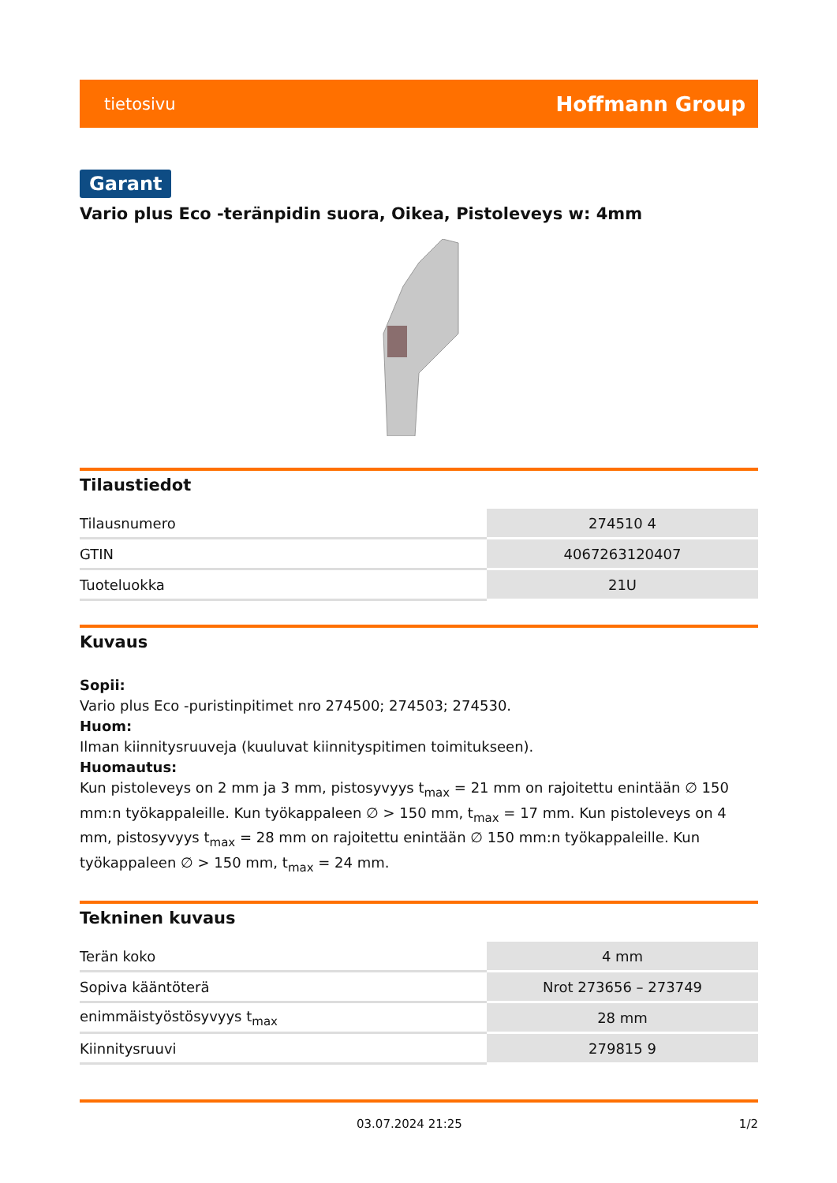tietosivu Hoffmann Group
Garant
Vario plus Eco -teränpidin suora, Oikea, Pistoleveys w: 4mm
Tilaustiedot
| Tilausnumero | 274510 4 |
| GTIN | 4067263120407 |
| Tuoteluokka | 21U |
Kuvaus
Sopii:
Vario plus Eco -puristinpitimet nro 274500; 274503; 274530.
Huom:
Ilman kiinnitysruuveja (kuuluvat kiinnityspitimen toimitukseen).
Huomautus:
Kun pistoleveys on 2 mm ja 3 mm, pistosyvyys t<sub>max</sub> = 21 mm on rajoitettu enintään ∅ 150 mm:n työkappaleille. Kun työkappaleen ∅ > 150 mm, t<sub>max</sub> = 17 mm. Kun pistoleveys on 4 mm, pistosyvyys t<sub>max</sub> = 28 mm on rajoitettu enintään ∅ 150 mm:n työkappaleille. Kun työkappaleen ∅ > 150 mm, t<sub>max</sub> = 24 mm.
Tekninen kuvaus
| Terän koko | 4 mm |
| Sopiva kääntöterä | Nrot 273656 – 273749 |
| enimmäistyöstösyvyys t<sub>max</sub> | 28 mm |
| Kiinnitysruuvi | 279815 9 |
03.07.2024 21:25 1/2